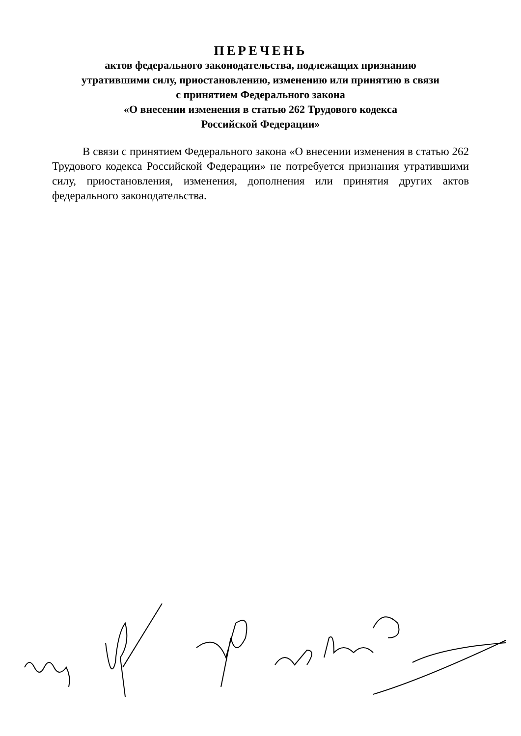ПЕРЕЧЕНЬ
актов федерального законодательства, подлежащих признанию
утратившими силу, приостановлению, изменению или принятию в связи
с принятием Федерального закона
«О внесении изменения в статью 262 Трудового кодекса
Российской Федерации»
В связи с принятием Федерального закона «О внесении изменения в статью 262 Трудового кодекса Российской Федерации» не потребуется признания утратившими силу, приостановления, изменения, дополнения или принятия других актов федерального законодательства.